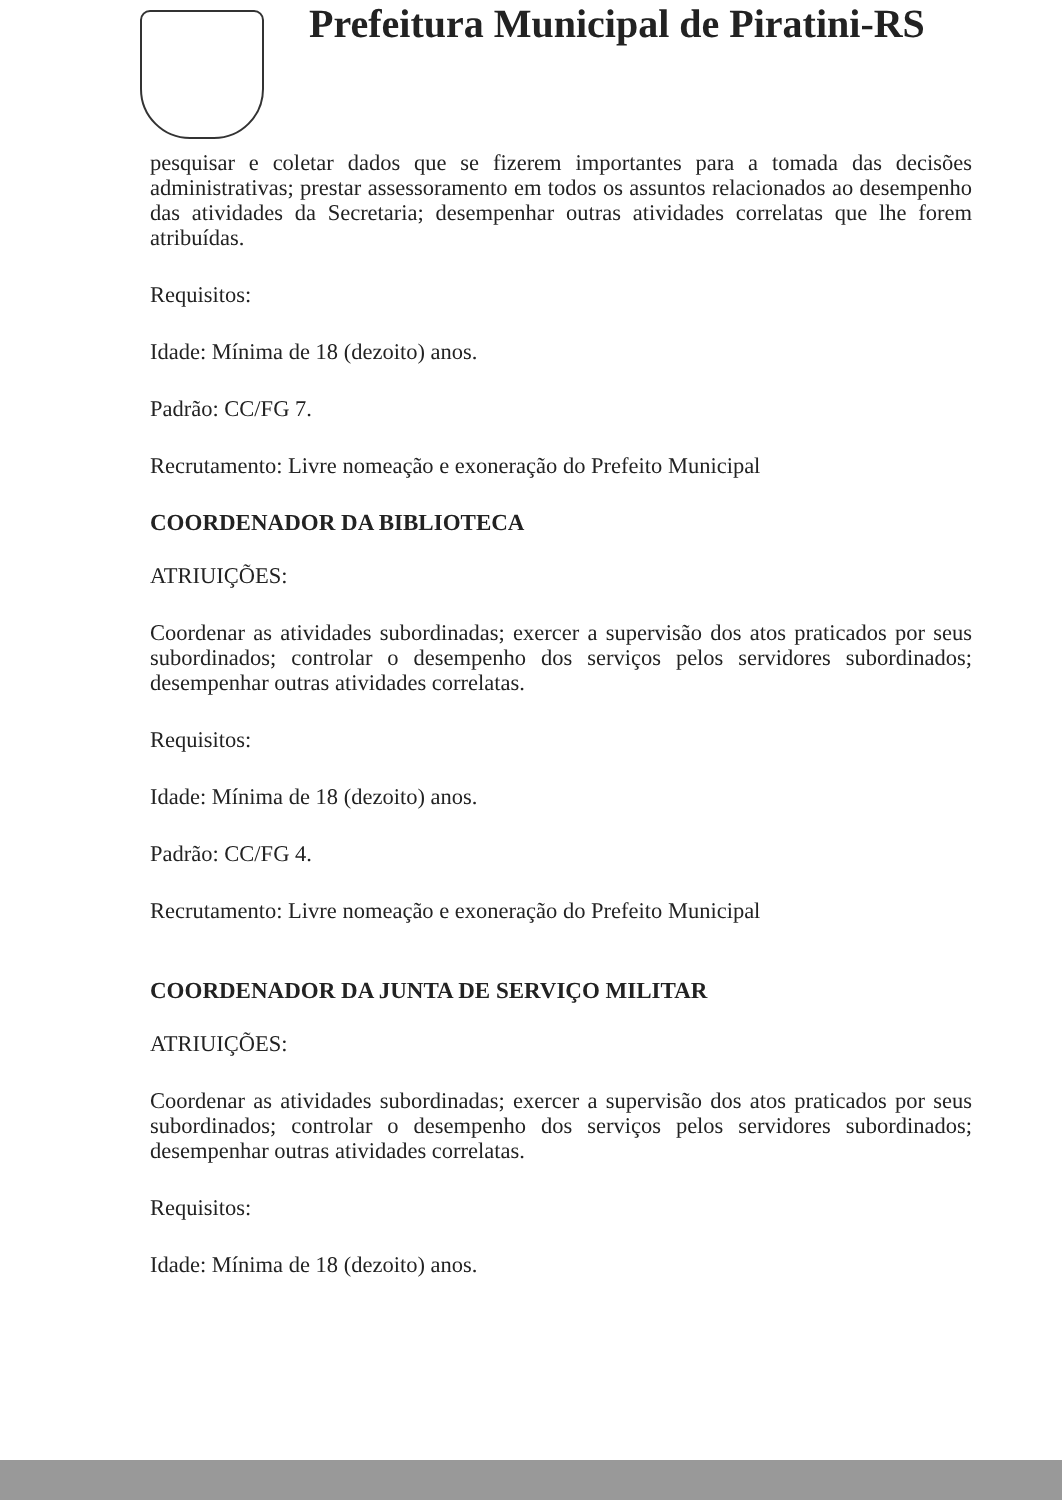Prefeitura Municipal de Piratini-RS
pesquisar e coletar dados que se fizerem importantes para a tomada das decisões administrativas; prestar assessoramento em todos os assuntos relacionados ao desempenho das atividades da Secretaria; desempenhar outras atividades correlatas que lhe forem atribuídas.
Requisitos:
Idade: Mínima de 18 (dezoito) anos.
Padrão: CC/FG 7.
Recrutamento: Livre nomeação e exoneração do Prefeito Municipal
COORDENADOR DA BIBLIOTECA
ATRIUIÇÕES:
Coordenar as atividades subordinadas; exercer a supervisão dos atos praticados por seus subordinados; controlar o desempenho dos serviços pelos servidores subordinados; desempenhar outras atividades correlatas.
Requisitos:
Idade: Mínima de 18 (dezoito) anos.
Padrão: CC/FG 4.
Recrutamento: Livre nomeação e exoneração do Prefeito Municipal
COORDENADOR DA JUNTA DE SERVIÇO MILITAR
ATRIUIÇÕES:
Coordenar as atividades subordinadas; exercer a supervisão dos atos praticados por seus subordinados; controlar o desempenho dos serviços pelos servidores subordinados; desempenhar outras atividades correlatas.
Requisitos:
Idade: Mínima de 18 (dezoito) anos.